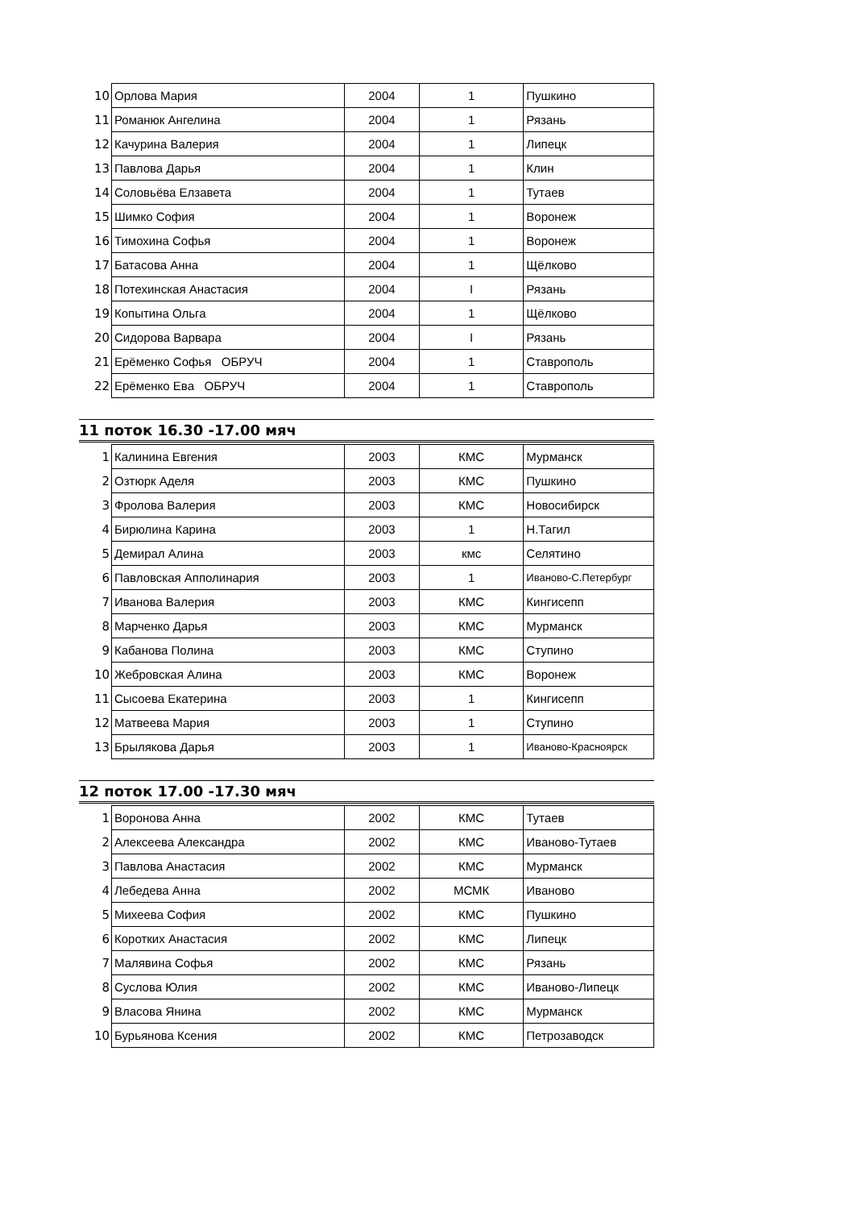| 10 | Орлова Мария | 2004 | 1 | Пушкино |
| 11 | Романюк Ангелина | 2004 | 1 | Рязань |
| 12 | Качурина Валерия | 2004 | 1 | Липецк |
| 13 | Павлова Дарья | 2004 | 1 | Клин |
| 14 | Соловьёва Елзавета | 2004 | 1 | Тутаев |
| 15 | Шимко София | 2004 | 1 | Воронеж |
| 16 | Тимохина Софья | 2004 | 1 | Воронеж |
| 17 | Батасова Анна | 2004 | 1 | Щёлково |
| 18 | Потехинская Анастасия | 2004 | I | Рязань |
| 19 | Копытина Ольга | 2004 | 1 | Щёлково |
| 20 | Сидорова Варвара | 2004 | I | Рязань |
| 21 | Ерёменко Софья ОБРУЧ | 2004 | 1 | Ставрополь |
| 22 | Ерёменко Ева ОБРУЧ | 2004 | 1 | Ставрополь |
11 поток 16.30 -17.00 мяч
| 1 | Калинина Евгения | 2003 | КМС | Мурманск |
| 2 | Озтюрк Аделя | 2003 | КМС | Пушкино |
| 3 | Фролова Валерия | 2003 | КМС | Новосибирск |
| 4 | Бирюлина Карина | 2003 | 1 | Н.Тагил |
| 5 | Демирал Алина | 2003 | кмс | Селятино |
| 6 | Павловская Апполинария | 2003 | 1 | Иваново-С.Петербург |
| 7 | Иванова Валерия | 2003 | КМС | Кингисепп |
| 8 | Марченко Дарья | 2003 | КМС | Мурманск |
| 9 | Кабанова Полина | 2003 | КМС | Ступино |
| 10 | Жебровская Алина | 2003 | КМС | Воронеж |
| 11 | Сысоева Екатерина | 2003 | 1 | Кингисепп |
| 12 | Матвеева Мария | 2003 | 1 | Ступино |
| 13 | Брылякова Дарья | 2003 | 1 | Иваново-Красноярск |
12 поток 17.00 -17.30 мяч
| 1 | Воронова Анна | 2002 | КМС | Тутаев |
| 2 | Алексеева Александра | 2002 | КМС | Иваново-Тутаев |
| 3 | Павлова Анастасия | 2002 | КМС | Мурманск |
| 4 | Лебедева Анна | 2002 | МСМК | Иваново |
| 5 | Михеева София | 2002 | КМС | Пушкино |
| 6 | Коротких Анастасия | 2002 | КМС | Липецк |
| 7 | Малявина Софья | 2002 | КМС | Рязань |
| 8 | Суслова Юлия | 2002 | КМС | Иваново-Липецк |
| 9 | Власова Янина | 2002 | КМС | Мурманск |
| 10 | Бурьянова Ксения | 2002 | КМС | Петрозаводск |